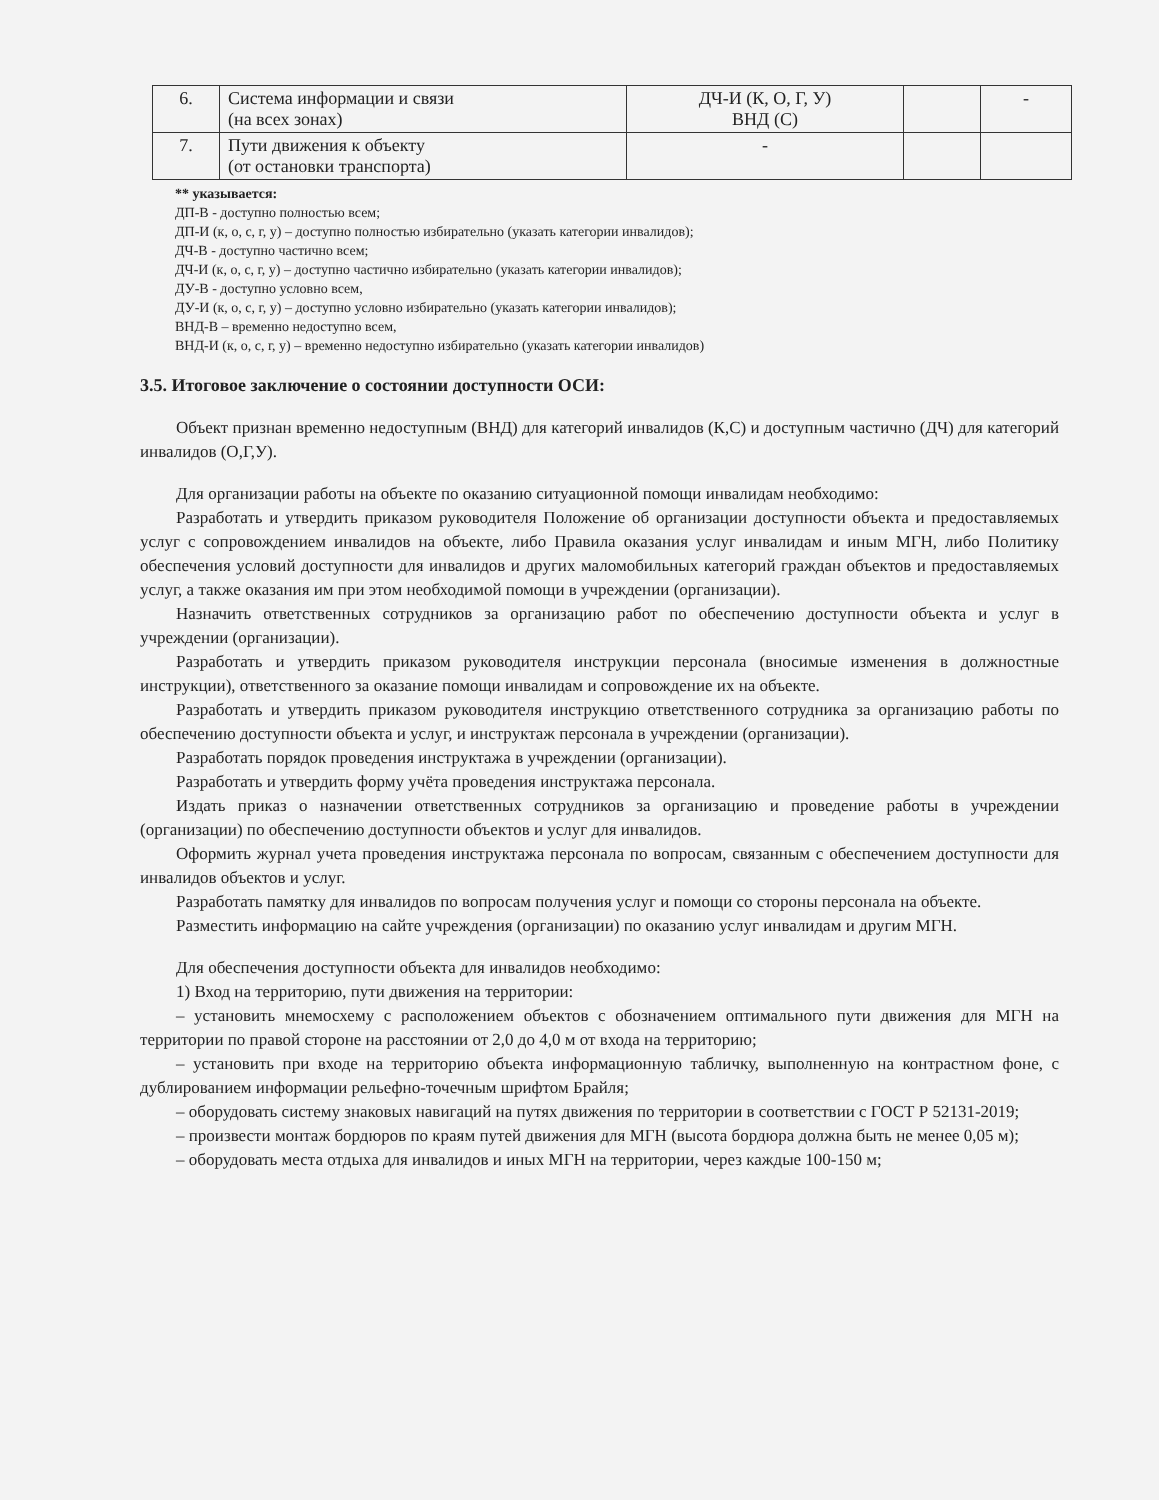| 6. | Система информации и связи (на всех зонах) | ДЧ-И (К, О, Г, У) ВНД (С) | | - |
| 7. | Пути движения к объекту (от остановки транспорта) | - | | |
** указывается:
ДП-В - доступно полностью всем;
ДП-И (к, о, с, г, у) – доступно полностью избирательно (указать категории инвалидов);
ДЧ-В - доступно частично всем;
ДЧ-И (к, о, с, г, у) – доступно частично избирательно (указать категории инвалидов);
ДУ-В - доступно условно всем,
ДУ-И (к, о, с, г, у) – доступно условно избирательно (указать категории инвалидов);
ВНД-В – временно недоступно всем,
ВНД-И (к, о, с, г, у) – временно недоступно избирательно (указать категории инвалидов)
3.5. Итоговое заключение о состоянии доступности ОСИ:
Объект признан временно недоступным (ВНД) для категорий инвалидов (К,С) и доступным частично (ДЧ) для категорий инвалидов (О,Г,У).
Для организации работы на объекте по оказанию ситуационной помощи инвалидам необходимо:
Разработать и утвердить приказом руководителя Положение об организации доступности объекта и предоставляемых услуг с сопровождением инвалидов на объекте, либо Правила оказания услуг инвалидам и иным МГН, либо Политику обеспечения условий доступности для инвалидов и других маломобильных категорий граждан объектов и предоставляемых услуг, а также оказания им при этом необходимой помощи в учреждении (организации).
Назначить ответственных сотрудников за организацию работ по обеспечению доступности объекта и услуг в учреждении (организации).
Разработать и утвердить приказом руководителя инструкции персонала (вносимые изменения в должностные инструкции), ответственного за оказание помощи инвалидам и сопровождение их на объекте.
Разработать и утвердить приказом руководителя инструкцию ответственного сотрудника за организацию работы по обеспечению доступности объекта и услуг, и инструктаж персонала в учреждении (организации).
Разработать порядок проведения инструктажа в учреждении (организации).
Разработать и утвердить форму учёта проведения инструктажа персонала.
Издать приказ о назначении ответственных сотрудников за организацию и проведение работы в учреждении (организации) по обеспечению доступности объектов и услуг для инвалидов.
Оформить журнал учета проведения инструктажа персонала по вопросам, связанным с обеспечением доступности для инвалидов объектов и услуг.
Разработать памятку для инвалидов по вопросам получения услуг и помощи со стороны персонала на объекте.
Разместить информацию на сайте учреждения (организации) по оказанию услуг инвалидам и другим МГН.
Для обеспечения доступности объекта для инвалидов необходимо:
1) Вход на территорию, пути движения на территории:
– установить мнемосхему с расположением объектов с обозначением оптимального пути движения для МГН на территории по правой стороне на расстоянии от 2,0 до 4,0 м от входа на территорию;
– установить при входе на территорию объекта информационную табличку, выполненную на контрастном фоне, с дублированием информации рельефно-точечным шрифтом Брайля;
– оборудовать систему знаковых навигаций на путях движения по территории в соответствии с ГОСТ Р 52131-2019;
– произвести монтаж бордюров по краям путей движения для МГН (высота бордюра должна быть не менее 0,05 м);
– оборудовать места отдыха для инвалидов и иных МГН на территории, через каждые 100-150 м;